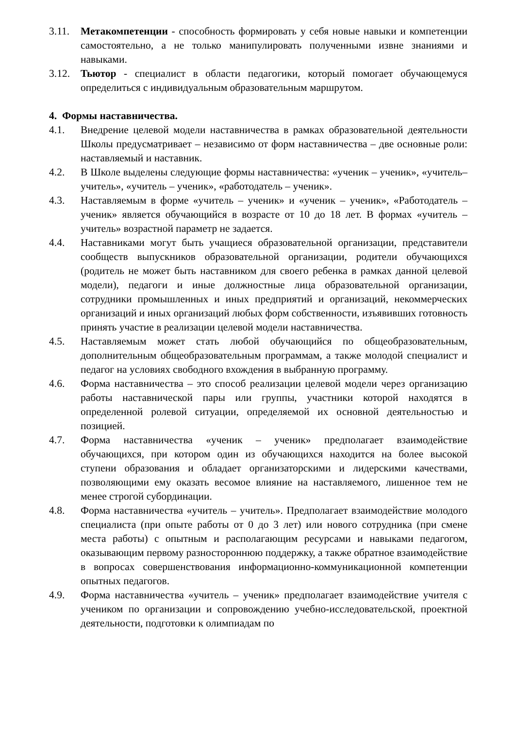3.11. Метакомпетенции - способность формировать у себя новые навыки и компетенции самостоятельно, а не только манипулировать полученными извне знаниями и навыками.
3.12. Тьютор - специалист в области педагогики, который помогает обучающемуся определиться с индивидуальным образовательным маршрутом.
4. Формы наставничества.
4.1. Внедрение целевой модели наставничества в рамках образовательной деятельности Школы предусматривает – независимо от форм наставничества – две основные роли: наставляемый и наставник.
4.2. В Школе выделены следующие формы наставничества: «ученик – ученик», «учитель– учитель», «учитель – ученик», «работодатель – ученик».
4.3. Наставляемым в форме «учитель – ученик» и «ученик – ученик», «Работодатель – ученик» является обучающийся в возрасте от 10 до 18 лет. В формах «учитель – учитель» возрастной параметр не задается.
4.4. Наставниками могут быть учащиеся образовательной организации, представители сообществ выпускников образовательной организации, родители обучающихся (родитель не может быть наставником для своего ребенка в рамках данной целевой модели), педагоги и иные должностные лица образовательной организации, сотрудники промышленных и иных предприятий и организаций, некоммерческих организаций и иных организаций любых форм собственности, изъявивших готовность принять участие в реализации целевой модели наставничества.
4.5. Наставляемым может стать любой обучающийся по общеобразовательным, дополнительным общеобразовательным программам, а также молодой специалист и педагог на условиях свободного вхождения в выбранную программу.
4.6. Форма наставничества – это способ реализации целевой модели через организацию работы наставнической пары или группы, участники которой находятся в определенной ролевой ситуации, определяемой их основной деятельностью и позицией.
4.7. Форма наставничества «ученик – ученик» предполагает взаимодействие обучающихся, при котором один из обучающихся находится на более высокой ступени образования и обладает организаторскими и лидерскими качествами, позволяющими ему оказать весомое влияние на наставляемого, лишенное тем не менее строгой субординации.
4.8. Форма наставничества «учитель – учитель». Предполагает взаимодействие молодого специалиста (при опыте работы от 0 до 3 лет) или нового сотрудника (при смене места работы) с опытным и располагающим ресурсами и навыками педагогом, оказывающим первому разностороннюю поддержку, а также обратное взаимодействие в вопросах совершенствования информационно-коммуникационной компетенции опытных педагогов.
4.9. Форма наставничества «учитель – ученик» предполагает взаимодействие учителя с учеником по организации и сопровождению учебно-исследовательской, проектной деятельности, подготовки к олимпиадам по